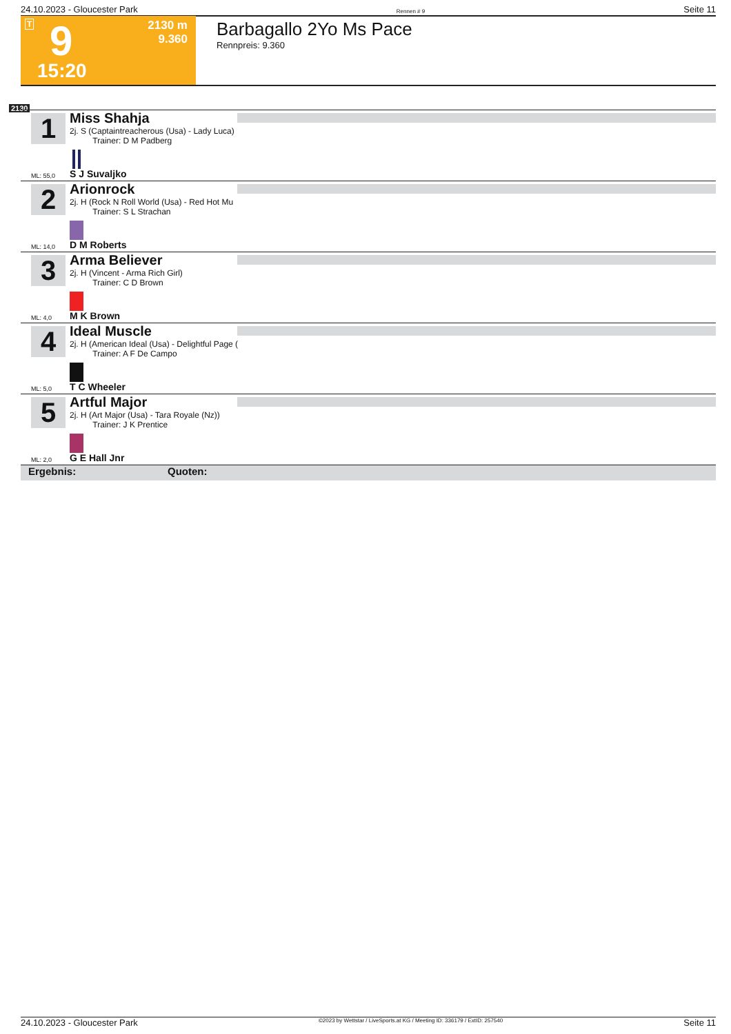24.10.2023 - Gloucester Park Rennen # 9 Seite 11
T 9
15:20
2130 m
9.360
Barbagallo 2Yo Ms Pace
Rennpreis: 9.360
2130
1
Miss Shahja
2j. S (Captaintreacherous (Usa) - Lady Luca)
Trainer: D M Padberg
ML: 55,0 S J Suvaljko
2
Arionrock
2j. H (Rock N Roll World (Usa) - Red Hot Mu
Trainer: S L Strachan
ML: 14,0 D M Roberts
3
Arma Believer
2j. H (Vincent - Arma Rich Girl)
Trainer: C D Brown
ML: 4,0 M K Brown
4
Ideal Muscle
2j. H (American Ideal (Usa) - Delightful Page (
Trainer: A F De Campo
ML: 5,0 T C Wheeler
5
Artful Major
2j. H (Art Major (Usa) - Tara Royale (Nz))
Trainer: J K Prentice
ML: 2,0 G E Hall Jnr
Ergebnis: Quoten:
24.10.2023 - Gloucester Park ©2023 by Wettstar / LiveSports.at KG / Meeting ID: 336179 / ExtID: 257540 Seite 11